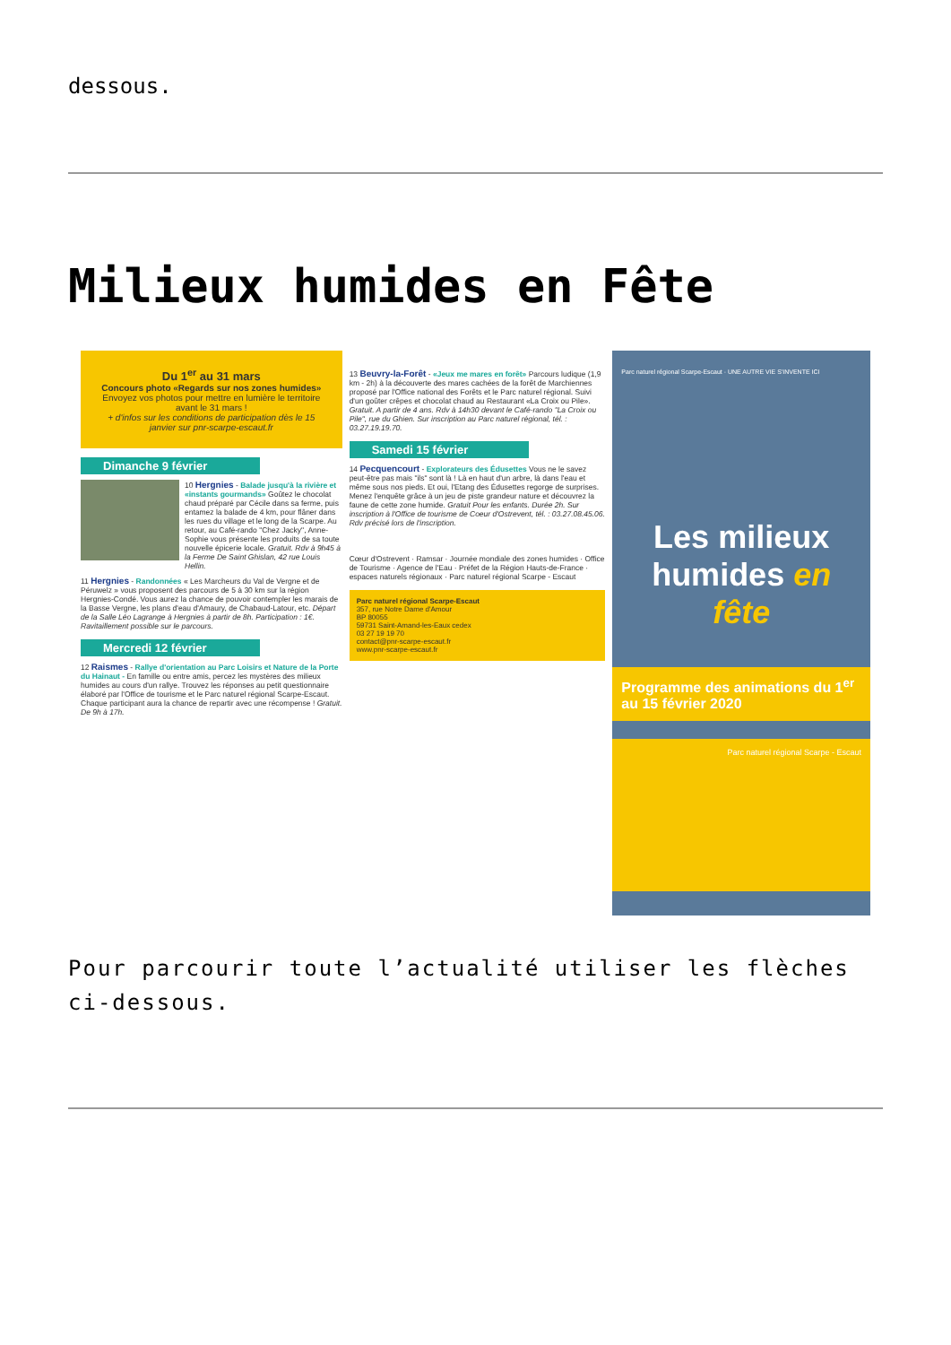dessous.
Milieux humides en Fête
Du 1<sup>er</sup> au 31 mars
Concours photo «Regards sur nos zones humides»
Envoyez vos photos pour mettre en lumière le territoire avant le 31 mars !
+ d'infos sur les conditions de participation dès le 15 janvier sur pnr-scarpe-escaut.fr
Dimanche 9 février
10 Hergnies - Balade jusqu'à la rivière et «instants gourmands» Goûtez le chocolat chaud préparé par Cécile dans sa ferme, puis entamez la balade de 4 km, pour flâner dans les rues du village et le long de la Scarpe. Au retour, au Café-rando "Chez Jacky", Anne-Sophie vous présente les produits de sa toute nouvelle épicerie locale. Gratuit. Rdv à 9h45 à la Ferme De Saint Ghislan, 42 rue Louis Hellin.
11 Hergnies - Randonnées « Les Marcheurs du Val de Vergne et de Péruwelz » vous proposent des parcours de 5 à 30 km sur la région Hergnies-Condé. Vous aurez la chance de pouvoir contempler les marais de la Basse Vergne, les plans d'eau d'Amaury, de Chabaud-Latour, etc. Départ de la Salle Léo Lagrange à Hergnies à partir de 8h. Participation : 1€. Ravitaillement possible sur le parcours.
Mercredi 12 février
12 Raismes - Rallye d'orientation au Parc Loisirs et Nature de la Porte du Hainaut - En famille ou entre amis, percez les mystères des milieux humides au cours d'un rallye. Trouvez les réponses au petit questionnaire élaboré par l'Office de tourisme et le Parc naturel régional Scarpe-Escaut. Chaque participant aura la chance de repartir avec une récompense ! Gratuit. De 9h à 17h.
13 Beuvry-la-Forêt - «Jeux me mares en forêt» Parcours ludique (1,9 km - 2h) à la découverte des mares cachées de la forêt de Marchiennes proposé par l'Office national des Forêts et le Parc naturel régional. Suivi d'un goûter crêpes et chocolat chaud au Restaurant «La Croix ou Pile». Gratuit. A partir de 4 ans. Rdv à 14h30 devant le Café-rando "La Croix ou Pile", rue du Ghien. Sur inscription au Parc naturel régional, tél. : 03.27.19.19.70.
Samedi 15 février
14 Pecquencourt - Explorateurs des Édusettes Vous ne le savez peut-être pas mais "ils" sont là ! Là en haut d'un arbre, là dans l'eau et même sous nos pieds. Et oui, l'Etang des Édusettes regorge de surprises. Menez l'enquête grâce à un jeu de piste grandeur nature et découvrez la faune de cette zone humide. Gratuit Pour les enfants. Durée 2h. Sur inscription à l'Office de tourisme de Coeur d'Ostrevent, tél. : 03.27.08.45.06. Rdv précisé lors de l'inscription.
Cœur d'Ostrevent · Ramsar · Journée mondiale des zones humides · Office de Tourisme · Agence de l'Eau · Préfet de la Région Hauts-de-France · espaces naturels régionaux · Parc naturel régional Scarpe - Escaut
Parc naturel régional Scarpe-Escaut
357, rue Notre Dame d'Amour
BP 80055
59731 Saint-Amand-les-Eaux cedex
03 27 19 19 70
contact@pnr-scarpe-escaut.fr
www.pnr-scarpe-escaut.fr
Parc naturel régional Scarpe-Escaut · UNE AUTRE VIE S'INVENTE ICI
Les milieux humides en fête
Programme des animations du 1<sup>er</sup> au 15 février 2020
Parc naturel régional Scarpe - Escaut
Pour parcourir toute l’actualité utiliser les flèches ci-dessous.